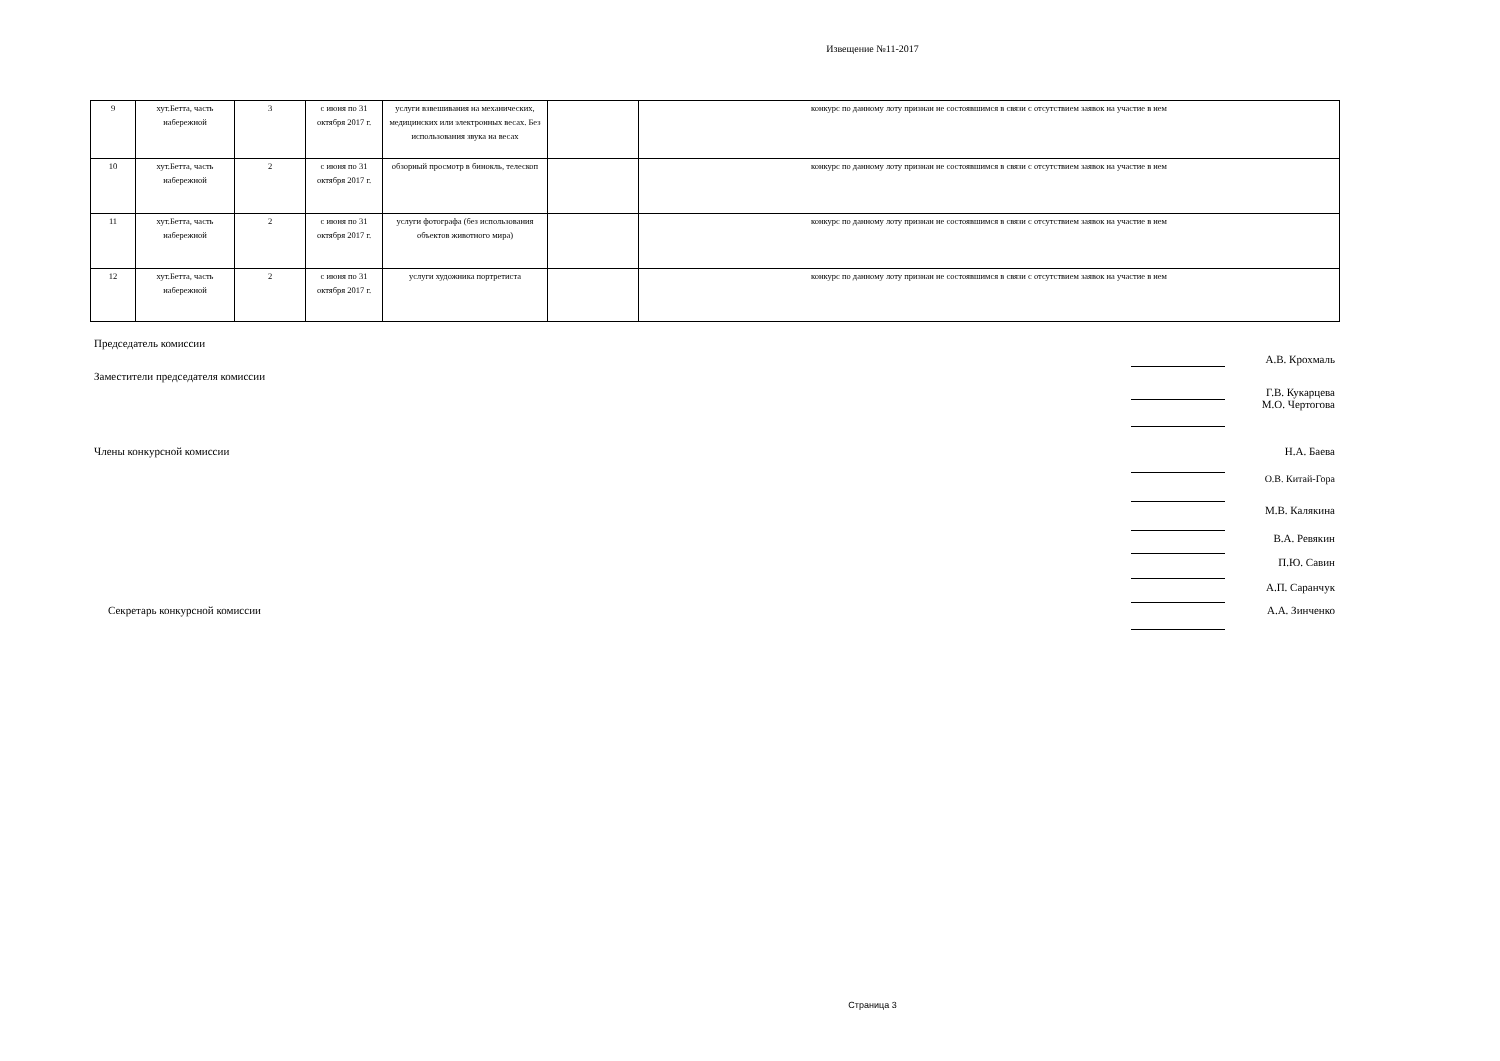Извещение №11-2017
| 9 | хут.Бетта, часть набережной | 3 | с июня по 31 октября 2017 г. | услуги взвешивания на механических, медицинских или электронных весах. Без использования звука на весах | | конкурс по данному лоту признан не состоявшимся в связи с отсутствием заявок на участие в нем |
| 10 | хут.Бетта, часть набережной | 2 | с июня по 31 октября 2017 г. | обзорный просмотр в бинокль, телескоп | | конкурс по данному лоту признан не состоявшимся в связи с отсутствием заявок на участие в нем |
| 11 | хут.Бетта, часть набережной | 2 | с июня по 31 октября 2017 г. | услуги фотографа (без использования объектов животного мира) | | конкурс по данному лоту признан не состоявшимся в связи с отсутствием заявок на участие в нем |
| 12 | хут.Бетта, часть набережной | 2 | с июня по 31 октября 2017 г. | услуги художника портретиста | | конкурс по данному лоту признан не состоявшимся в связи с отсутствием заявок на участие в нем |
Председатель комиссии
А.В. Крохмаль
Заместители председателя комиссии
Г.В. Кукарцева
М.О. Чертогова
Члены конкурсной комиссии Н.А. Баева
О.В. Китай-Гора
М.В. Калякина
В.А. Ревякин
П.Ю. Савин
А.П. Саранчук
Секретарь конкурсной комиссии А.А. Зинченко
Страница 3